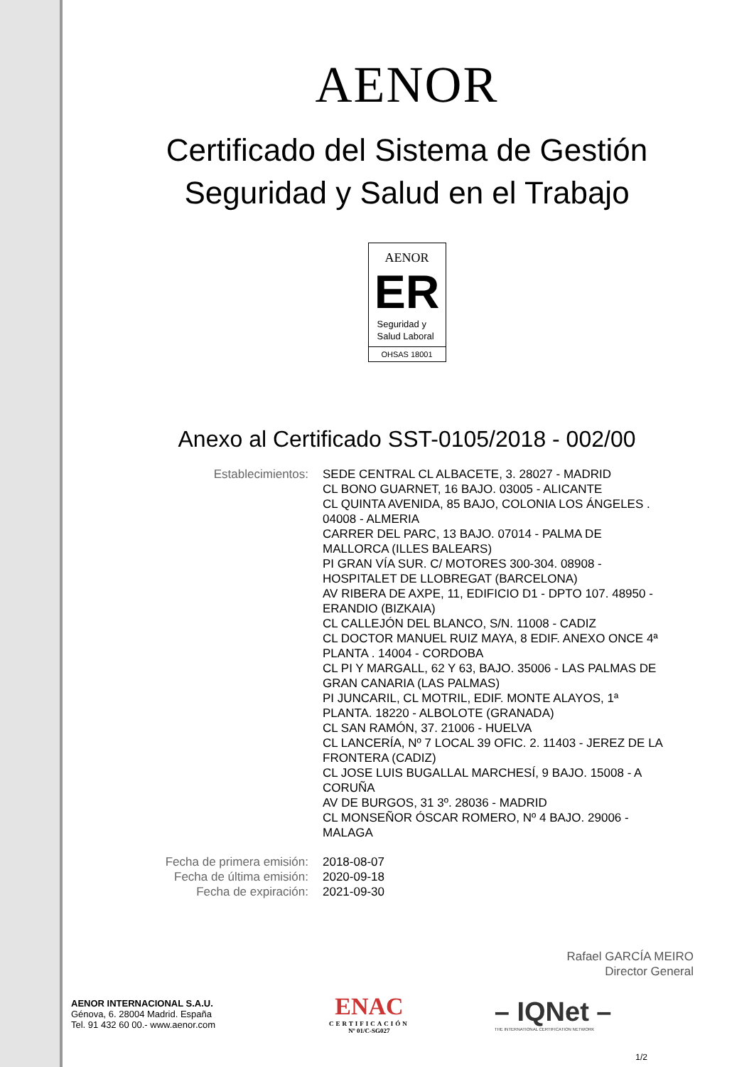AENOR
Certificado del Sistema de Gestión
Seguridad y Salud en el Trabajo
AENOR
ER
Seguridad y
Salud Laboral
OHSAS 18001
Anexo al Certificado SST-0105/2018 - 002/00
Establecimientos: SEDE CENTRAL CL ALBACETE, 3. 28027 - MADRID
CL BONO GUARNET, 16 BAJO. 03005 - ALICANTE
CL QUINTA AVENIDA, 85 BAJO, COLONIA LOS ÁNGELES . 04008 - ALMERIA
CARRER DEL PARC, 13 BAJO. 07014 - PALMA DE MALLORCA (ILLES BALEARS)
PI GRAN VÍA SUR. C/ MOTORES 300-304. 08908 - HOSPITALET DE LLOBREGAT (BARCELONA)
AV RIBERA DE AXPE, 11, EDIFICIO D1 - DPTO 107. 48950 - ERANDIO (BIZKAIA)
CL CALLEJÓN DEL BLANCO, S/N. 11008 - CADIZ
CL DOCTOR MANUEL RUIZ MAYA, 8 EDIF. ANEXO ONCE 4ª PLANTA . 14004 - CORDOBA
CL PI Y MARGALL, 62 Y 63, BAJO. 35006 - LAS PALMAS DE GRAN CANARIA (LAS PALMAS)
PI JUNCARIL, CL MOTRIL, EDIF. MONTE ALAYOS, 1ª PLANTA. 18220 - ALBOLOTE (GRANADA)
CL SAN RAMÓN, 37. 21006 - HUELVA
CL LANCERÍA, Nº 7 LOCAL 39 OFIC. 2. 11403 - JEREZ DE LA FRONTERA (CADIZ)
CL JOSE LUIS BUGALLAL MARCHESÍ, 9 BAJO. 15008 - A CORUÑA
AV DE BURGOS, 31 3º. 28036 - MADRID
CL MONSEÑOR ÓSCAR ROMERO, Nº 4 BAJO. 29006 - MALAGA
Fecha de primera emisión:
Fecha de última emisión:
Fecha de expiración:
2018-08-07
2020-09-18
2021-09-30
Rafael GARCÍA MEIRO
Director General
AENOR INTERNACIONAL S.A.U.
Génova, 6. 28004 Madrid. España
Tel. 91 432 60 00.- www.aenor.com
ENAC
CERTIFICACIÓN
Nº 01/C-SG027
– IQNet –
THE INTERNATIONAL CERTIFICATION NETWORK
1/2